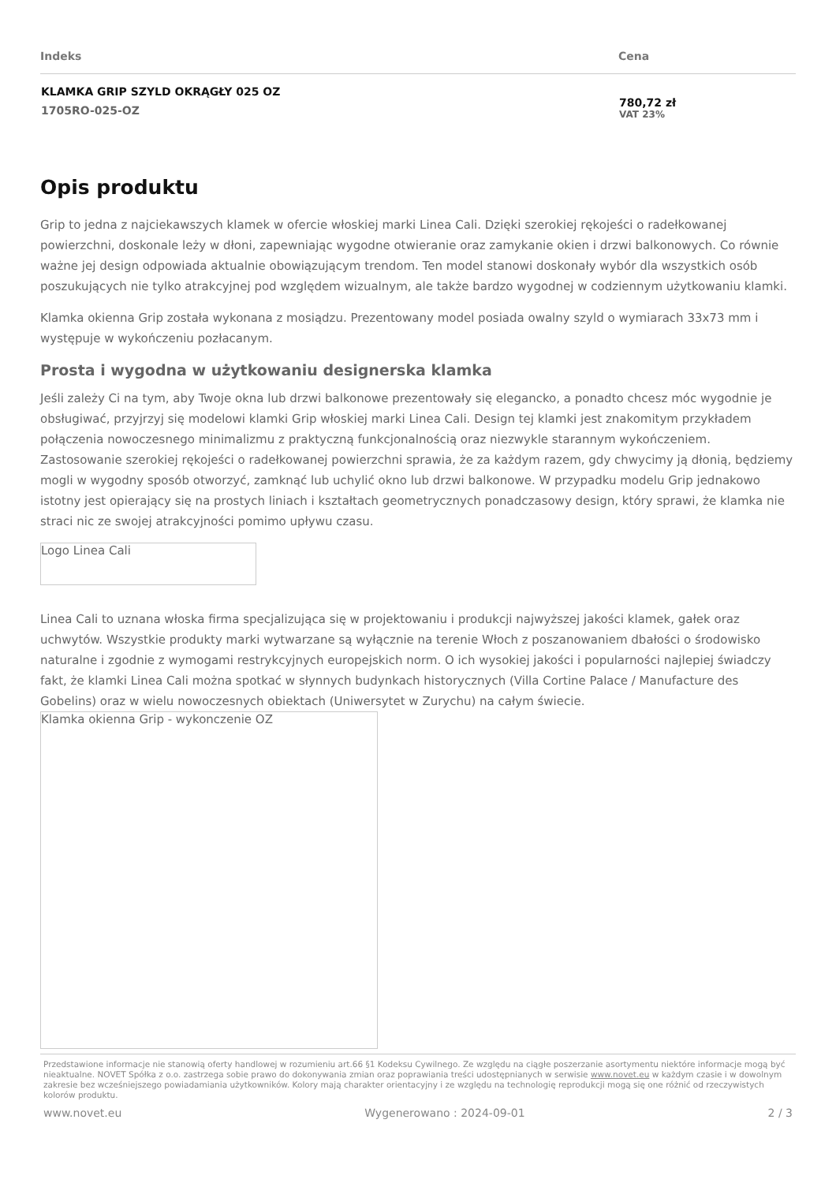| Indeks | Cena |
| --- | --- |
| KLAMKA GRIP SZYLD OKRĄGŁY 025 OZ 1705RO-025-OZ | 780,72 zł VAT 23% |
Opis produktu
Grip to jedna z najciekawszych klamek w ofercie włoskiej marki Linea Cali. Dzięki szerokiej rękojeści o radełkowanej powierzchni, doskonale leży w dłoni, zapewniając wygodne otwieranie oraz zamykanie okien i drzwi balkonowych. Co równie ważne jej design odpowiada aktualnie obowiązującym trendom. Ten model stanowi doskonały wybór dla wszystkich osób poszukujących nie tylko atrakcyjnej pod względem wizualnym, ale także bardzo wygodnej w codziennym użytkowaniu klamki.
Klamka okienna Grip została wykonana z mosiądzu. Prezentowany model posiada owalny szyld o wymiarach 33x73 mm i występuje w wykończeniu pozłacanym.
Prosta i wygodna w użytkowaniu designerska klamka
Jeśli zależy Ci na tym, aby Twoje okna lub drzwi balkonowe prezentowały się elegancko, a ponadto chcesz móc wygodnie je obsługiwać, przyjrzyj się modelowi klamki Grip włoskiej marki Linea Cali. Design tej klamki jest znakomitym przykładem połączenia nowoczesnego minimalizmu z praktyczną funkcjonalnością oraz niezwykle starannym wykończeniem. Zastosowanie szerokiej rękojeści o radełkowanej powierzchni sprawia, że za każdym razem, gdy chwycimy ją dłonią, będziemy mogli w wygodny sposób otworzyć, zamknąć lub uchylić okno lub drzwi balkonowe. W przypadku modelu Grip jednakowo istotny jest opierający się na prostych liniach i kształtach geometrycznych ponadczasowy design, który sprawi, że klamka nie straci nic ze swojej atrakcyjności pomimo upływu czasu.
Logo Linea Cali
Linea Cali to uznana włoska firma specjalizująca się w projektowaniu i produkcji najwyższej jakości klamek, gałek oraz uchwytów. Wszystkie produkty marki wytwarzane są wyłącznie na terenie Włoch z poszanowaniem dbałości o środowisko naturalne i zgodnie z wymogami restrykcyjnych europejskich norm. O ich wysokiej jakości i popularności najlepiej świadczy fakt, że klamki Linea Cali można spotkać w słynnych budynkach historycznych (Villa Cortine Palace / Manufacture des Gobelins) oraz w wielu nowoczesnych obiektach (Uniwersytet w Zurychu) na całym świecie.
Klamka okienna Grip - wykonczenie OZ
Przedstawione informacje nie stanowią oferty handlowej w rozumieniu art.66 §1 Kodeksu Cywilnego. Ze względu na ciągłe poszerzanie asortymentu niektóre informacje mogą być nieaktualne. NOVET Spółka z o.o. zastrzega sobie prawo do dokonywania zmian oraz poprawiania treści udostępnianych w serwisie www.novet.eu w każdym czasie i w dowolnym zakresie bez wcześniejszego powiadamiania użytkowników. Kolory mają charakter orientacyjny i ze względu na technologię reprodukcji mogą się one różnić od rzeczywistych kolorów produktu.
www.novet.eu Wygenerowano : 2024-09-01 2 / 3